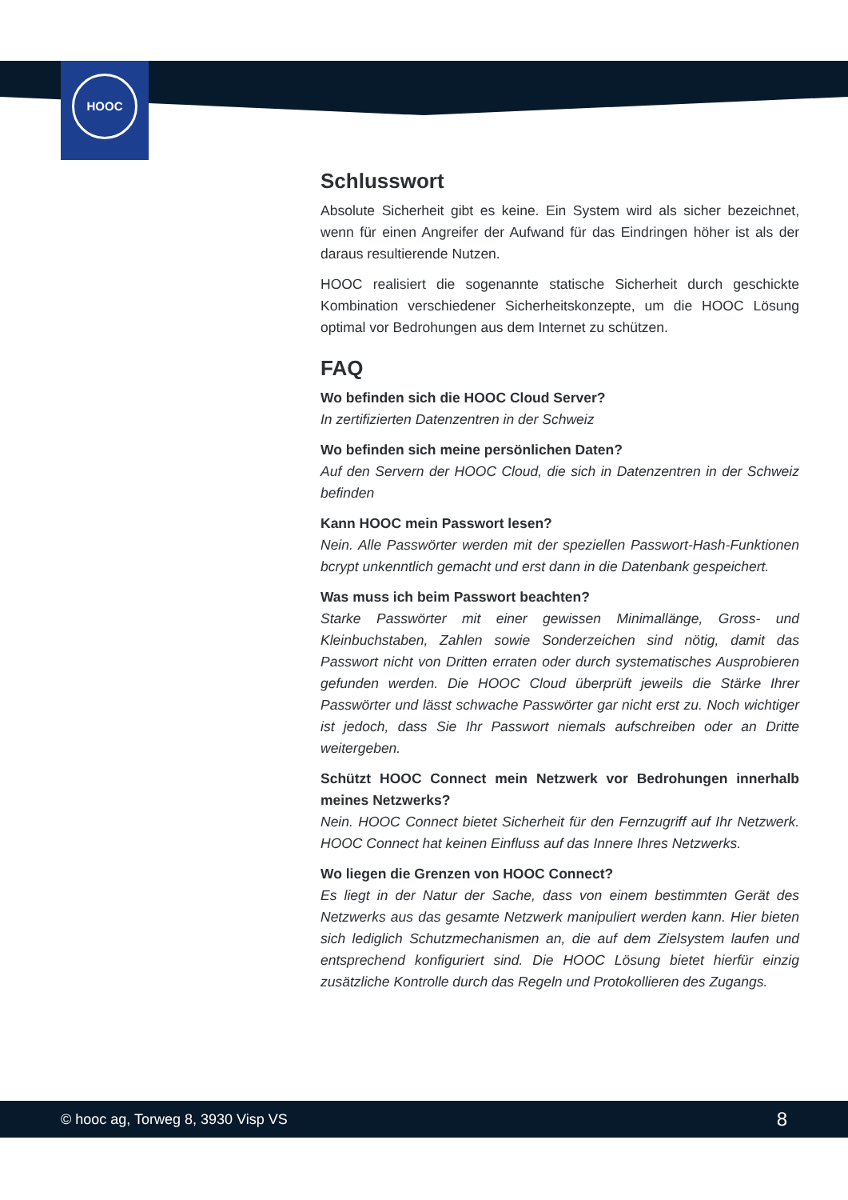HOOC
Schlusswort
Absolute Sicherheit gibt es keine. Ein System wird als sicher bezeichnet, wenn für einen Angreifer der Aufwand für das Eindringen höher ist als der daraus resultierende Nutzen.
HOOC realisiert die sogenannte statische Sicherheit durch geschickte Kombination verschiedener Sicherheitskonzepte, um die HOOC Lösung optimal vor Bedrohungen aus dem Internet zu schützen.
FAQ
Wo befinden sich die HOOC Cloud Server?
In zertifizierten Datenzentren in der Schweiz
Wo befinden sich meine persönlichen Daten?
Auf den Servern der HOOC Cloud, die sich in Datenzentren in der Schweiz befinden
Kann HOOC mein Passwort lesen?
Nein. Alle Passwörter werden mit der speziellen Passwort-Hash-Funktionen bcrypt unkenntlich gemacht und erst dann in die Datenbank gespeichert.
Was muss ich beim Passwort beachten?
Starke Passwörter mit einer gewissen Minimallänge, Gross- und Kleinbuchstaben, Zahlen sowie Sonderzeichen sind nötig, damit das Passwort nicht von Dritten erraten oder durch systematisches Ausprobieren gefunden werden. Die HOOC Cloud überprüft jeweils die Stärke Ihrer Passwörter und lässt schwache Passwörter gar nicht erst zu. Noch wichtiger ist jedoch, dass Sie Ihr Passwort niemals aufschreiben oder an Dritte weitergeben.
Schützt HOOC Connect mein Netzwerk vor Bedrohungen innerhalb meines Netzwerks?
Nein. HOOC Connect bietet Sicherheit für den Fernzugriff auf Ihr Netzwerk. HOOC Connect hat keinen Einfluss auf das Innere Ihres Netzwerks.
Wo liegen die Grenzen von HOOC Connect?
Es liegt in der Natur der Sache, dass von einem bestimmten Gerät des Netzwerks aus das gesamte Netzwerk manipuliert werden kann. Hier bieten sich lediglich Schutzmechanismen an, die auf dem Zielsystem laufen und entsprechend konfiguriert sind. Die HOOC Lösung bietet hierfür einzig zusätzliche Kontrolle durch das Regeln und Protokollieren des Zugangs.
© hooc ag, Torweg 8, 3930 Visp VS 8